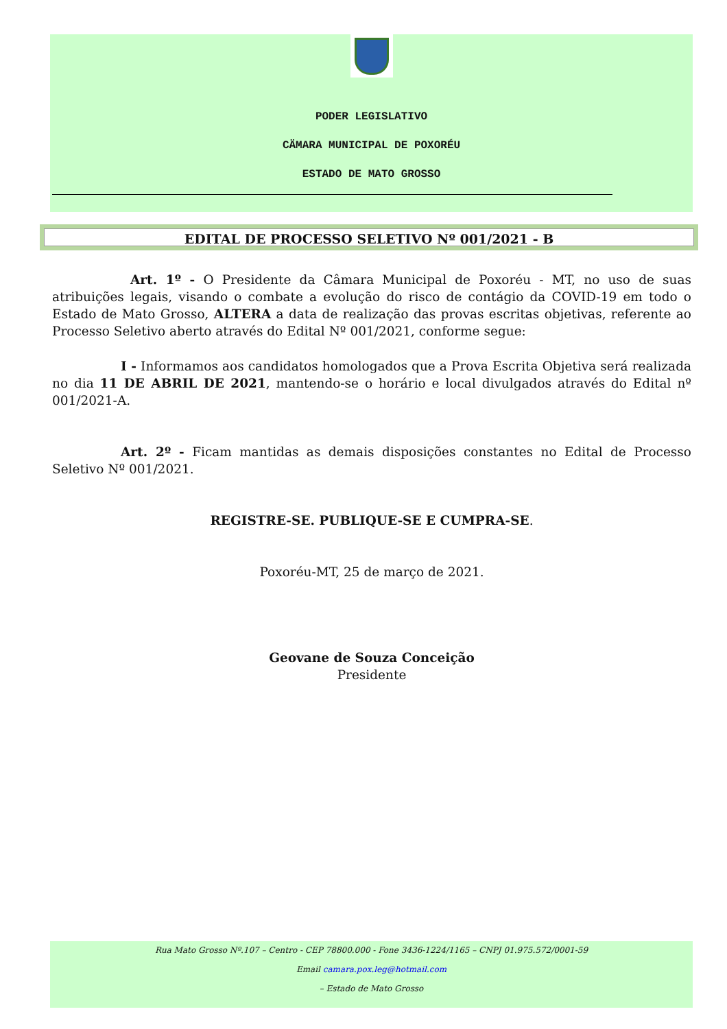PODER LEGISLATIVO
CÄMARA MUNICIPAL DE POXORÉU
ESTADO DE MATO GROSSO
EDITAL DE PROCESSO SELETIVO Nº 001/2021 - B
Art. 1º - O Presidente da Câmara Municipal de Poxoréu - MT, no uso de suas atribuições legais, visando o combate a evolução do risco de contágio da COVID-19 em todo o Estado de Mato Grosso, ALTERA a data de realização das provas escritas objetivas, referente ao Processo Seletivo aberto através do Edital Nº 001/2021, conforme segue:
I - Informamos aos candidatos homologados que a Prova Escrita Objetiva será realizada no dia 11 DE ABRIL DE 2021, mantendo-se o horário e local divulgados através do Edital nº 001/2021-A.
Art. 2º - Ficam mantidas as demais disposições constantes no Edital de Processo Seletivo Nº 001/2021.
REGISTRE-SE. PUBLIQUE-SE E CUMPRA-SE.
Poxoréu-MT, 25 de março de 2021.
Geovane de Souza Conceição
Presidente
Rua Mato Grosso Nº.107 – Centro - CEP 78800.000 - Fone 3436-1224/1165 – CNPJ 01.975.572/0001-59
Email camara.pox.leg@hotmail.com
– Estado de Mato Grosso